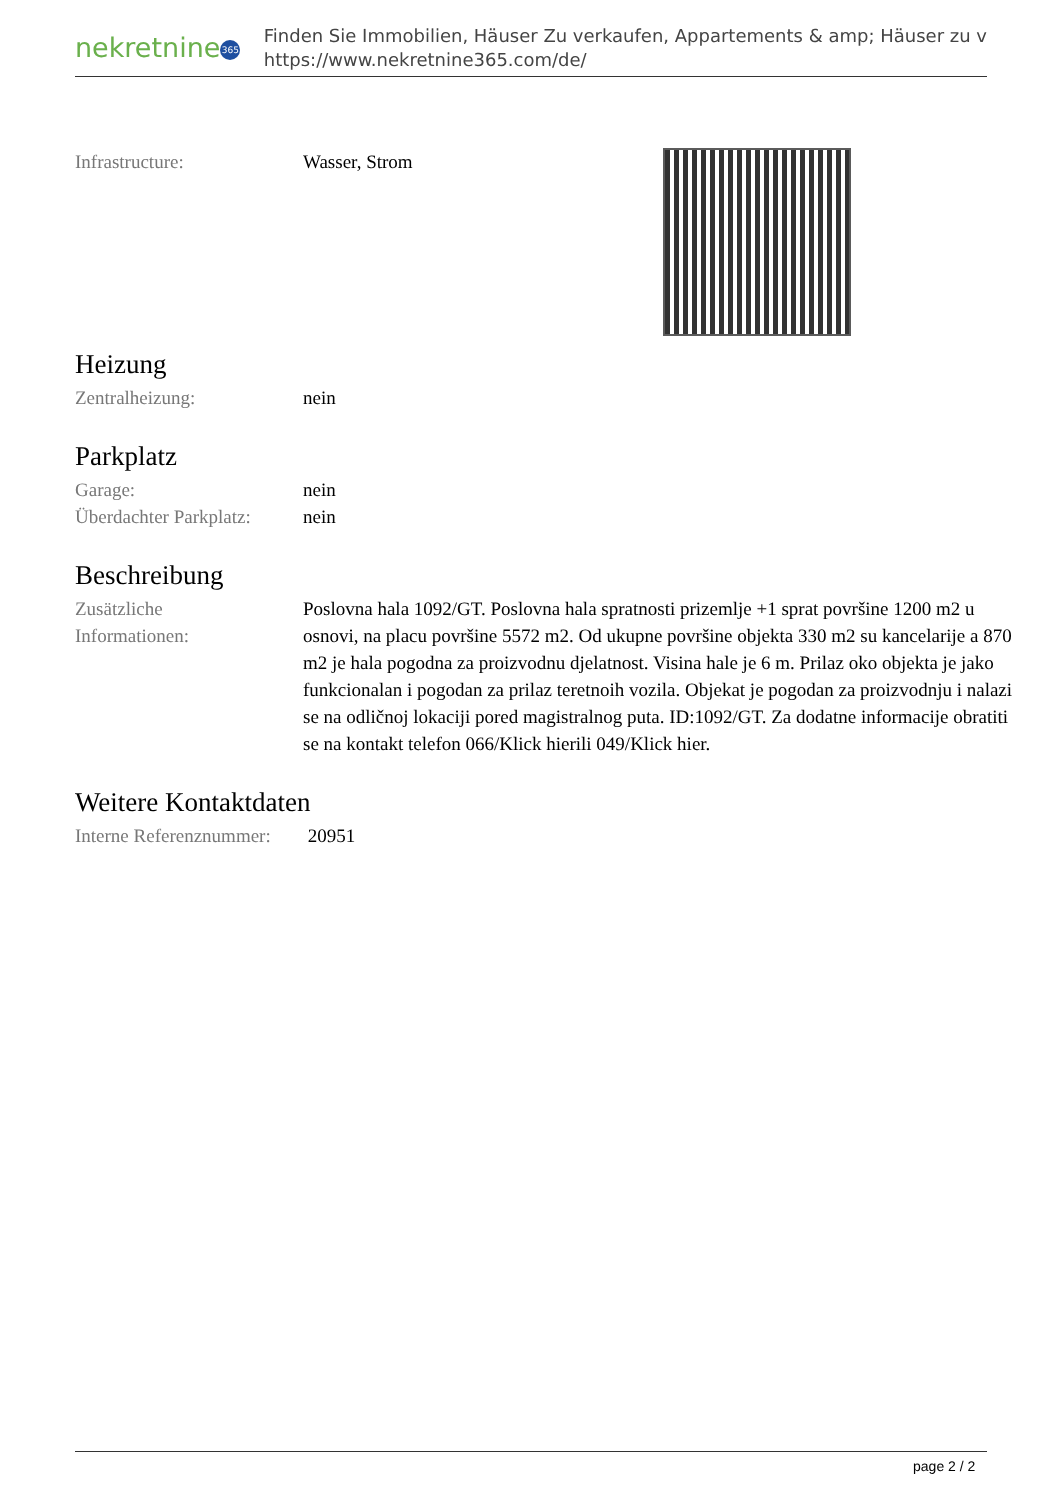nekretnine 365
Finden Sie Immobilien, Häuser Zu verkaufen, Appartements & amp; Häuser zu v
https://www.nekretnine365.com/de/
| Infrastructure: | Wasser, Strom |
Heizung
| Zentralheizung: | nein |
Parkplatz
| Garage: | nein |
| Überdachter Parkplatz: | nein |
Beschreibung
| Zusätzliche Informationen: | Poslovna hala 1092/GT. Poslovna hala spratnosti prizemlje +1 sprat površine 1200 m2 u osnovi, na placu površine 5572 m2. Od ukupne površine objekta 330 m2 su kancelarije a 870 m2 je hala pogodna za proizvodnu djelatnost. Visina hale je 6 m. Prilaz oko objekta je jako funkcionalan i pogodan za prilaz teretnoih vozila. Objekat je pogodan za proizvodnju i nalazi se na odličnoj lokaciji pored magistralnog puta. ID:1092/GT. Za dodatne informacije obratiti se na kontakt telefon 066/Klick hierili 049/Klick hier. |
Weitere Kontaktdaten
| Interne Referenznummer: | 20951 |
page 2 / 2